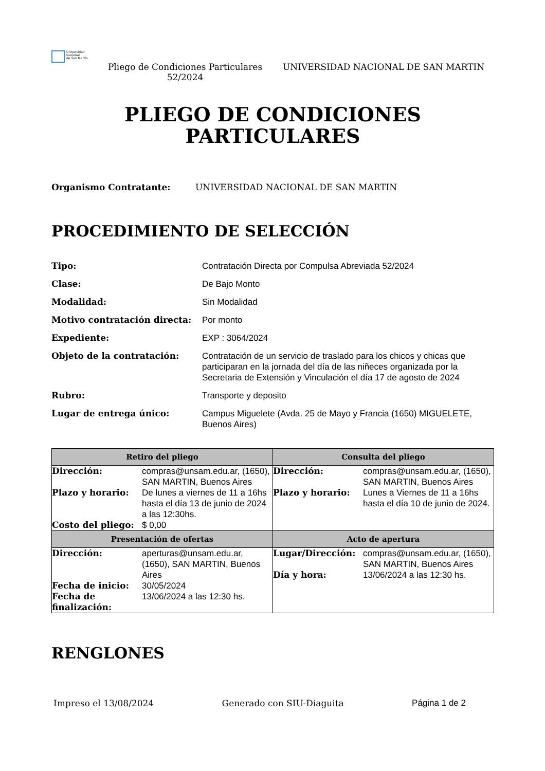Universidad
Nacional
de San Martín
Pliego de Condiciones Particulares 52/2024
UNIVERSIDAD NACIONAL DE SAN MARTIN
PLIEGO DE CONDICIONES
PARTICULARES
Organismo Contratante: UNIVERSIDAD NACIONAL DE SAN MARTIN
PROCEDIMIENTO DE SELECCIÓN
| Tipo: | Contratación Directa por Compulsa Abreviada 52/2024 |
| Clase: | De Bajo Monto |
| Modalidad: | Sin Modalidad |
| Motivo contratación directa: | Por monto |
| Expediente: | EXP : 3064/2024 |
| Objeto de la contratación: | Contratación de un servicio de traslado para los chicos y chicas que participaran en la jornada del día de las niñeces organizada por la Secretaria de Extensión y Vinculación el día 17 de agosto de 2024 |
| Rubro: | Transporte y deposito |
| Lugar de entrega único: | Campus Miguelete (Avda. 25 de Mayo y Francia (1650) MIGUELETE, Buenos Aires) |
| Retiro del pliego | Consulta del pliego |
| --- | --- |
| / Dirección: / compras@unsam.edu.ar, (1650), SAN MARTIN, Buenos Aires / / Plazo y horario: / De lunes a viernes de 11 a 16hs hasta el día 13 de junio de 2024 a las 12:30hs. / / Costo del pliego: / $ 0,00 / | / Dirección: / compras@unsam.edu.ar, (1650), SAN MARTIN, Buenos Aires / / Plazo y horario: / Lunes a Viernes de 11 a 16hs hasta el día 10 de junio de 2024. / |
| Presentación de ofertas | Acto de apertura |
| / Dirección: / aperturas@unsam.edu.ar, (1650), SAN MARTIN, Buenos Aires / / Fecha de inicio: / 30/05/2024 / / Fecha de finalización: / 13/06/2024 a las 12:30 hs. / | / Lugar/Dirección: / compras@unsam.edu.ar, (1650), SAN MARTIN, Buenos Aires / / Día y hora: / 13/06/2024 a las 12:30 hs. / |
RENGLONES
Impreso el 13/08/2024 Generado con SIU-Diaguita Página 1 de 2